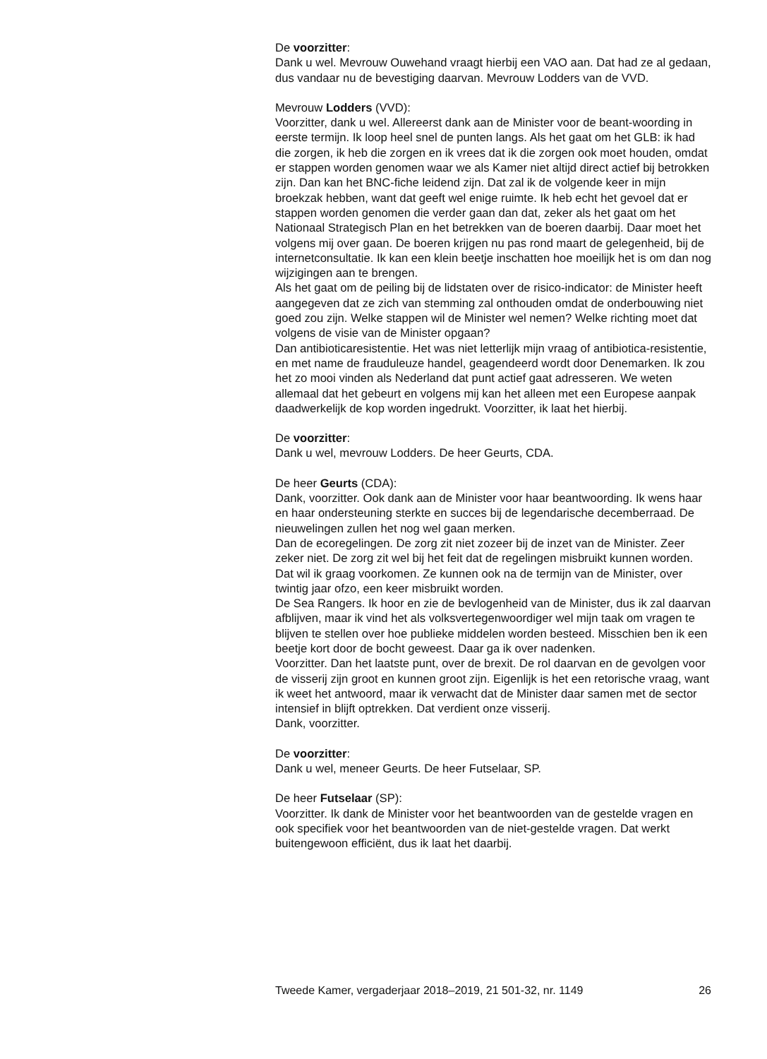De voorzitter:
Dank u wel. Mevrouw Ouwehand vraagt hierbij een VAO aan. Dat had ze al gedaan, dus vandaar nu de bevestiging daarvan. Mevrouw Lodders van de VVD.
Mevrouw Lodders (VVD):
Voorzitter, dank u wel. Allereerst dank aan de Minister voor de beant-woording in eerste termijn. Ik loop heel snel de punten langs. Als het gaat om het GLB: ik had die zorgen, ik heb die zorgen en ik vrees dat ik die zorgen ook moet houden, omdat er stappen worden genomen waar we als Kamer niet altijd direct actief bij betrokken zijn. Dan kan het BNC-fiche leidend zijn. Dat zal ik de volgende keer in mijn broekzak hebben, want dat geeft wel enige ruimte. Ik heb echt het gevoel dat er stappen worden genomen die verder gaan dan dat, zeker als het gaat om het Nationaal Strategisch Plan en het betrekken van de boeren daarbij. Daar moet het volgens mij over gaan. De boeren krijgen nu pas rond maart de gelegenheid, bij de internetconsultatie. Ik kan een klein beetje inschatten hoe moeilijk het is om dan nog wijzigingen aan te brengen.
Als het gaat om de peiling bij de lidstaten over de risico-indicator: de Minister heeft aangegeven dat ze zich van stemming zal onthouden omdat de onderbouwing niet goed zou zijn. Welke stappen wil de Minister wel nemen? Welke richting moet dat volgens de visie van de Minister opgaan?
Dan antibioticaresistentie. Het was niet letterlijk mijn vraag of antibiotica-resistentie, en met name de frauduleuze handel, geagendeerd wordt door Denemarken. Ik zou het zo mooi vinden als Nederland dat punt actief gaat adresseren. We weten allemaal dat het gebeurt en volgens mij kan het alleen met een Europese aanpak daadwerkelijk de kop worden ingedrukt. Voorzitter, ik laat het hierbij.
De voorzitter:
Dank u wel, mevrouw Lodders. De heer Geurts, CDA.
De heer Geurts (CDA):
Dank, voorzitter. Ook dank aan de Minister voor haar beantwoording. Ik wens haar en haar ondersteuning sterkte en succes bij de legendarische decemberraad. De nieuwelingen zullen het nog wel gaan merken.
Dan de ecoregelingen. De zorg zit niet zozeer bij de inzet van de Minister. Zeer zeker niet. De zorg zit wel bij het feit dat de regelingen misbruikt kunnen worden. Dat wil ik graag voorkomen. Ze kunnen ook na de termijn van de Minister, over twintig jaar ofzo, een keer misbruikt worden.
De Sea Rangers. Ik hoor en zie de bevlogenheid van de Minister, dus ik zal daarvan afblijven, maar ik vind het als volksvertegenwoordiger wel mijn taak om vragen te blijven te stellen over hoe publieke middelen worden besteed. Misschien ben ik een beetje kort door de bocht geweest. Daar ga ik over nadenken.
Voorzitter. Dan het laatste punt, over de brexit. De rol daarvan en de gevolgen voor de visserij zijn groot en kunnen groot zijn. Eigenlijk is het een retorische vraag, want ik weet het antwoord, maar ik verwacht dat de Minister daar samen met de sector intensief in blijft optrekken. Dat verdient onze visserij.
Dank, voorzitter.
De voorzitter:
Dank u wel, meneer Geurts. De heer Futselaar, SP.
De heer Futselaar (SP):
Voorzitter. Ik dank de Minister voor het beantwoorden van de gestelde vragen en ook specifiek voor het beantwoorden van de niet-gestelde vragen. Dat werkt buitengewoon efficiënt, dus ik laat het daarbij.
Tweede Kamer, vergaderjaar 2018–2019, 21 501-32, nr. 1149 26